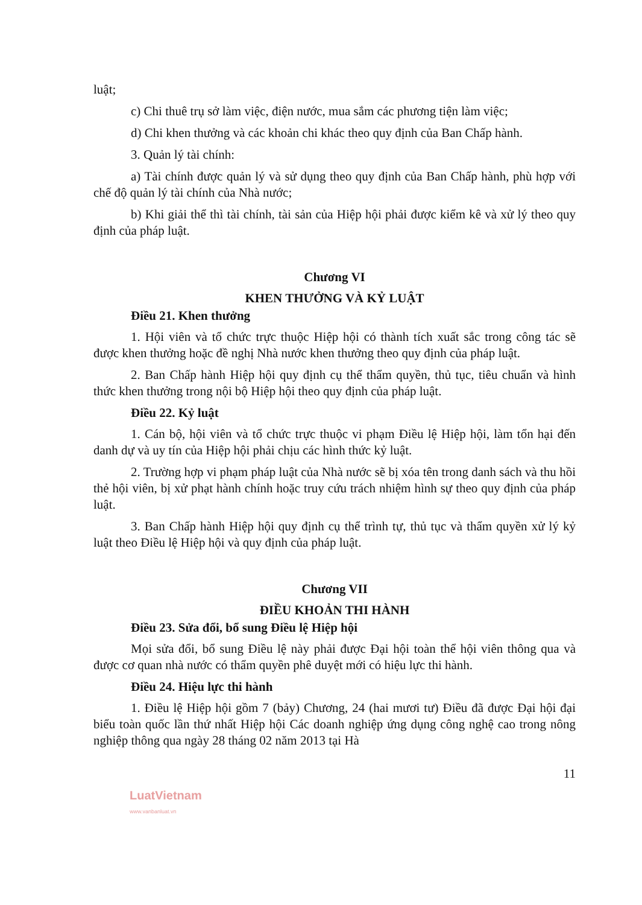luật;
c) Chi thuê trụ sở làm việc, điện nước, mua sắm các phương tiện làm việc;
d) Chi khen thưởng và các khoản chi khác theo quy định của Ban Chấp hành.
3. Quản lý tài chính:
a) Tài chính được quản lý và sử dụng theo quy định của Ban Chấp hành, phù hợp với chế độ quản lý tài chính của Nhà nước;
b) Khi giải thể thì tài chính, tài sản của Hiệp hội phải được kiểm kê và xử lý theo quy định của pháp luật.
Chương VI
KHEN THƯỞNG VÀ KỶ LUẬT
Điều 21. Khen thưởng
1. Hội viên và tổ chức trực thuộc Hiệp hội có thành tích xuất sắc trong công tác sẽ được khen thưởng hoặc đề nghị Nhà nước khen thưởng theo quy định của pháp luật.
2. Ban Chấp hành Hiệp hội quy định cụ thể thẩm quyền, thủ tục, tiêu chuẩn và hình thức khen thưởng trong nội bộ Hiệp hội theo quy định của pháp luật.
Điều 22. Kỷ luật
1. Cán bộ, hội viên và tổ chức trực thuộc vi phạm Điều lệ Hiệp hội, làm tổn hại đến danh dự và uy tín của Hiệp hội phải chịu các hình thức kỷ luật.
2. Trường hợp vi phạm pháp luật của Nhà nước sẽ bị xóa tên trong danh sách và thu hồi thẻ hội viên, bị xử phạt hành chính hoặc truy cứu trách nhiệm hình sự theo quy định của pháp luật.
3. Ban Chấp hành Hiệp hội quy định cụ thể trình tự, thủ tục và thẩm quyền xử lý kỷ luật theo Điều lệ Hiệp hội và quy định của pháp luật.
Chương VII
ĐIỀU KHOẢN THI HÀNH
Điều 23. Sửa đổi, bổ sung Điều lệ Hiệp hội
Mọi sửa đổi, bổ sung Điều lệ này phải được Đại hội toàn thể hội viên thông qua và được cơ quan nhà nước có thẩm quyền phê duyệt mới có hiệu lực thi hành.
Điều 24. Hiệu lực thi hành
1. Điều lệ Hiệp hội gồm 7 (bảy) Chương, 24 (hai mươi tư) Điều đã được Đại hội đại biểu toàn quốc lần thứ nhất Hiệp hội Các doanh nghiệp ứng dụng công nghệ cao trong nông nghiệp thông qua ngày 28 tháng 02 năm 2013 tại Hà
11
LuatVietnam
www.vanbanluat.vn